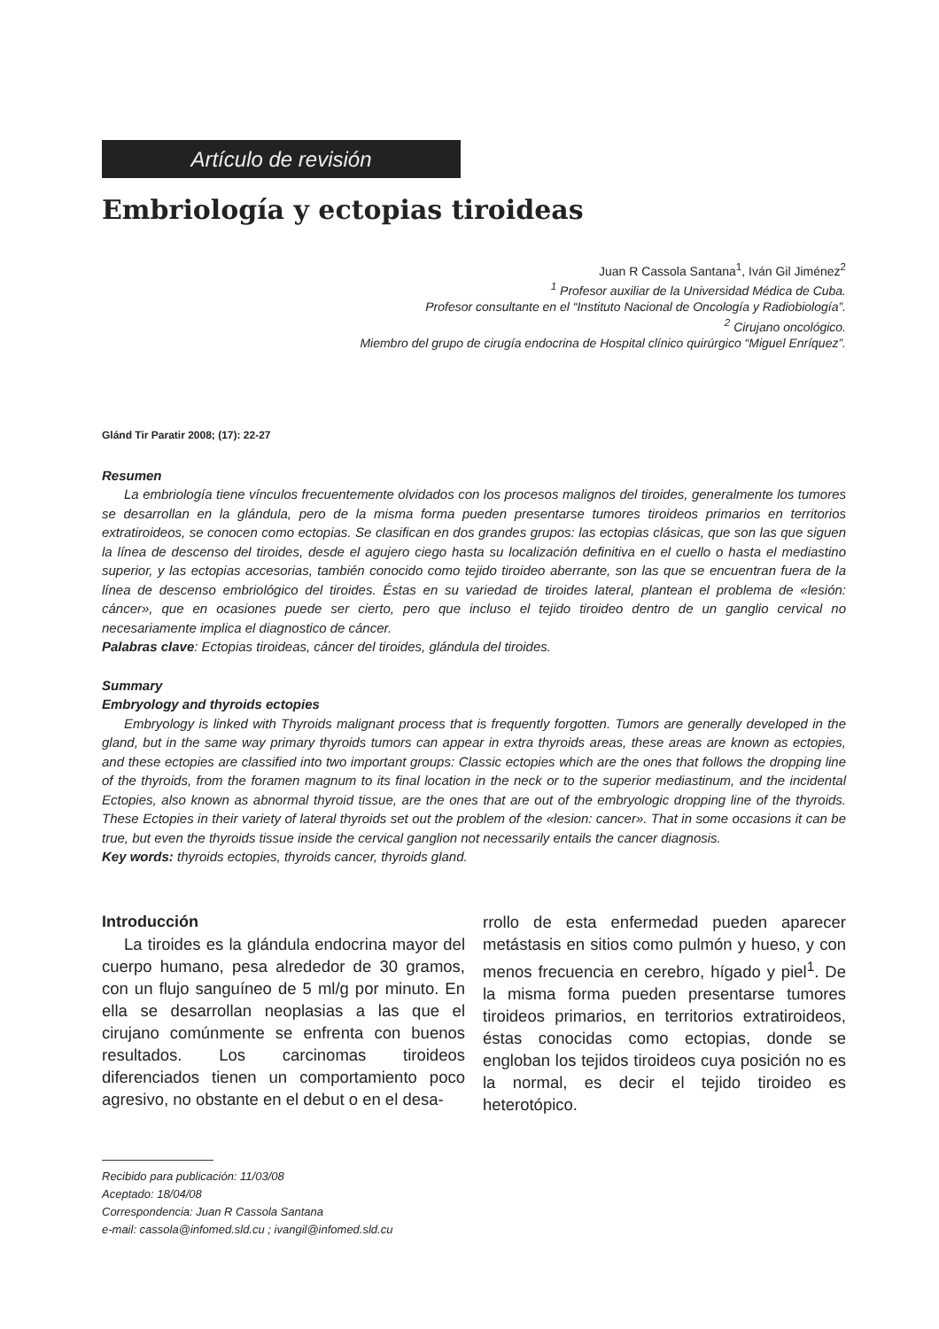Artículo de revisión
Embriología y ectopias tiroideas
Juan R Cassola Santana<sup>1</sup>, Iván Gil Jiménez<sup>2</sup>
<sup>1</sup> Profesor auxiliar de la Universidad Médica de Cuba.
Profesor consultante en el “Instituto Nacional de Oncología y Radiobiología”.
<sup>2</sup> Cirujano oncológico.
Miembro del grupo de cirugía endocrina de Hospital clínico quirúrgico “Miguel Enríquez”.
Glánd Tir Paratir 2008; (17): 22-27
Resumen
La embriología tiene vínculos frecuentemente olvidados con los procesos malignos del tiroides, generalmente los tumores se desarrollan en la glándula, pero de la misma forma pueden presentarse tumores tiroideos primarios en territorios extratiroideos, se conocen como ectopias. Se clasifican en dos grandes grupos: las ectopias clásicas, que son las que siguen la línea de descenso del tiroides, desde el agujero ciego hasta su localización definitiva en el cuello o hasta el mediastino superior, y las ectopias accesorias, también conocido como tejido tiroideo aberrante, son las que se encuentran fuera de la línea de descenso embriológico del tiroides. Éstas en su variedad de tiroides lateral, plantean el problema de «lesión: cáncer», que en ocasiones puede ser cierto, pero que incluso el tejido tiroideo dentro de un ganglio cervical no necesariamente implica el diagnostico de cáncer.
Palabras clave: Ectopias tiroideas, cáncer del tiroides, glándula del tiroides.
Summary
Embryology and thyroids ectopies
Embryology is linked with Thyroids malignant process that is frequently forgotten. Tumors are generally developed in the gland, but in the same way primary thyroids tumors can appear in extra thyroids areas, these areas are known as ectopies, and these ectopies are classified into two important groups: Classic ectopies which are the ones that follows the dropping line of the thyroids, from the foramen magnum to its final location in the neck or to the superior mediastinum, and the incidental Ectopies, also known as abnormal thyroid tissue, are the ones that are out of the embryologic dropping line of the thyroids. These Ectopies in their variety of lateral thyroids set out the problem of the «lesion: cancer». That in some occasions it can be true, but even the thyroids tissue inside the cervical ganglion not necessarily entails the cancer diagnosis.
Key words: thyroids ectopies, thyroids cancer, thyroids gland.
Introducción
La tiroides es la glándula endocrina mayor del cuerpo humano, pesa alrededor de 30 gramos, con un flujo sanguíneo de 5 ml/g por minuto. En ella se desarrollan neoplasias a las que el cirujano comúnmente se enfrenta con buenos resultados. Los carcinomas tiroideos diferenciados tienen un comportamiento poco agresivo, no obstante en el debut o en el desa-
rrollo de esta enfermedad pueden aparecer metástasis en sitios como pulmón y hueso, y con menos frecuencia en cerebro, hígado y piel<sup>1</sup>. De la misma forma pueden presentarse tumores tiroideos primarios, en territorios extratiroideos, éstas conocidas como ectopias, donde se engloban los tejidos tiroideos cuya posición no es la normal, es decir el tejido tiroideo es heterotópico.
Recibido para publicación: 11/03/08
Aceptado: 18/04/08
Correspondencia: Juan R Cassola Santana
e-mail: cassola@infomed.sld.cu ; ivangil@infomed.sld.cu